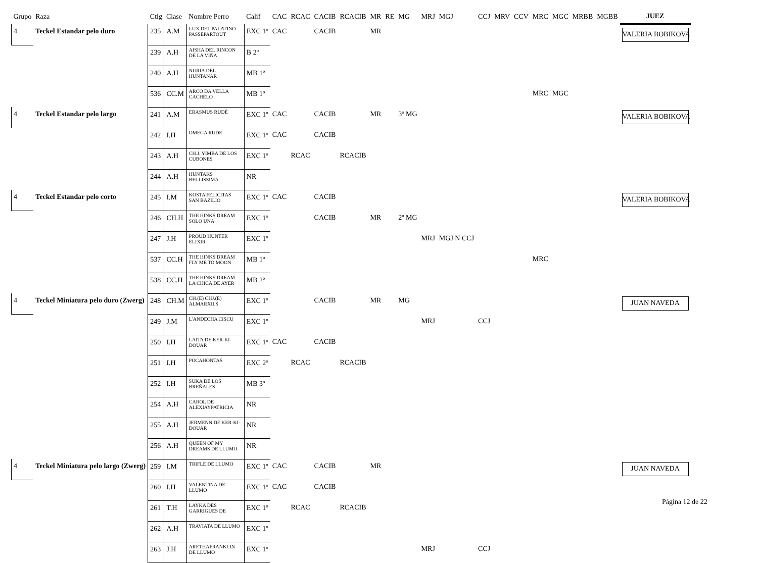| Grupo | Raza | Ctlg | Clase | Nombre Perro | Calif | CAC | RCAC | CACIB | RCACIB | MR | RE | MG | MRJ | MGJ | CCJ | MRV | CCV | MRC | MGC | MRBB | MGBB | JUEZ |
| --- | --- | --- | --- | --- | --- | --- | --- | --- | --- | --- | --- | --- | --- | --- | --- | --- | --- | --- | --- | --- | --- | --- |
| 4 | Teckel Estandar pelo duro | 235 | A.M | LUX DEL PALATINO PASSEPARTOUT | EXC 1º | CAC | | CACIB | | MR | | | | | | | | | | | | VALERIA BOBIKOVA |
| | | 239 | A.H | AISHA DEL RINCON DE LA VIÑA | B 2º | | | | | | | | | | | | | | | | | |
| | | 240 | A.H | NURIA DEL HUNTANAR | MB 1º | | | | | | | | | | | | | | | | | |
| | | 536 | CC.M | ARCO DA VELLA CACHELO | MB 1º | | | | | | | | | | | | | MRC | MGC | | | |
| 4 | Teckel Estandar pelo largo | 241 | A.M | ERASMUS RUDÉ | EXC 1º | CAC | | CACIB | | MR | | 3º MG | | | | | | | | | | VALERIA BOBIKOVA |
| | | 242 | I.H | OMEGA RUDE | EXC 1º | CAC | | CACIB | | | | | | | | | | | | | | |
| | | 243 | A.H | CH.J. YIMBA DE LOS CUBONES | EXC 1º | | RCAC | | RCACIB | | | | | | | | | | | | | |
| | | 244 | A.H | HUNTAKS BELLISSIMA | NR | | | | | | | | | | | | | | | | | |
| 4 | Teckel Estandar pelo corto | 245 | I.M | KOSTA FELICITAS SAN BAZILIO | EXC 1º | CAC | | CACIB | | | | | | | | | | | | | | VALERIA BOBIKOVA |
| | | 246 | CH.H | THE HINKS DREAM SOLO UNA | EXC 1º | | | CACIB | | MR | | 2º MG | | | | | | | | | | |
| | | 247 | J.H | PROUD HUNTER ELIXIR | EXC 1º | | | | | | | | MRJ | MGJ N CCJ | | | | | | | | |
| | | 537 | CC.H | THE HINKS DREAM FLY ME TO MOON | MB 1º | | | | | | | | | | | | | MRC | | | | |
| | | 538 | CC.H | THE HINKS DREAM LA CHICA DE AYER | MB 2º | | | | | | | | | | | | | | | | | |
| 4 | Teckel Miniatura pelo duro (Zwerg) | 248 | CH.M | CH.(E) CHJ.(E) ALMARXILS | EXC 1º | | | CACIB | | MR | | MG | | | | | | | | | | JUAN NAVEDA |
| | | 249 | J.M | L'ANDECHA CISCU | EXC 1º | | | | | | | | MRJ | | CCJ | | | | | | | |
| | | 250 | I.H | LAITA DE KER-KI-DOUAR | EXC 1º | CAC | | CACIB | | | | | | | | | | | | | | |
| | | 251 | I.H | POCAHONTAS | EXC 2º | | RCAC | | RCACIB | | | | | | | | | | | | | |
| | | 252 | I.H | SUKA DE LOS BREÑALES | MB 3º | | | | | | | | | | | | | | | | | |
| | | 254 | A.H | CAROL DE ALEXIAYPATRICIA | NR | | | | | | | | | | | | | | | | | |
| | | 255 | A.H | JERMENN DE KER-KI-DOUAR | NR | | | | | | | | | | | | | | | | | |
| | | 256 | A.H | QUEEN OF MY DREAMS DE LLUMO | NR | | | | | | | | | | | | | | | | | |
| 4 | Teckel Miniatura pelo largo (Zwerg) | 259 | I.M | TRIFLE DE LLUMO | EXC 1º | CAC | | CACIB | | MR | | | | | | | | | | | | JUAN NAVEDA |
| | | 260 | I.H | VALENTINA DE LLUMO | EXC 1º | CAC | | CACIB | | | | | | | | | | | | | | |
| | | 261 | T.H | LAYKA DES GARRIGUES DE | EXC 1º | | RCAC | | RCACIB | | | | | | | | | | | | | |
| | | 262 | A.H | TRAVIATA DE LLUMO | EXC 1º | | | | | | | | | | | | | | | | | |
| | | 263 | J.H | ARETHAFRANKLIN DE LLUMO | EXC 1º | | | | | | | | MRJ | | CCJ | | | | | | | |
Página 12 de 22